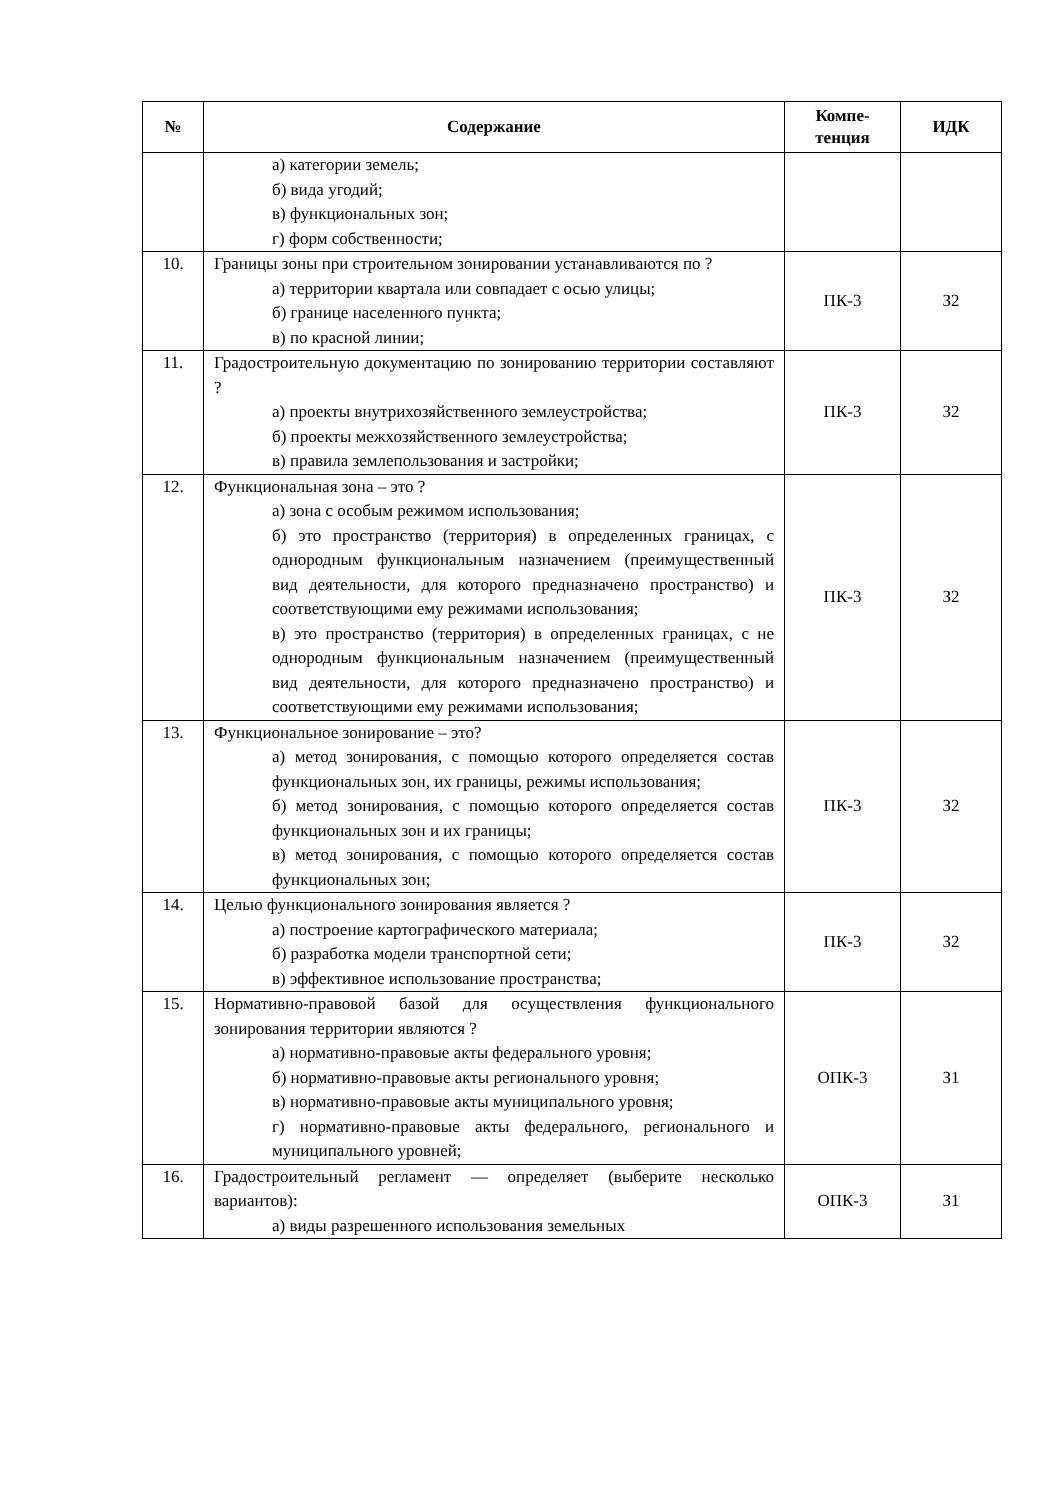| № | Содержание | Компе- тенция | ИДК |
| --- | --- | --- | --- |
| | а) категории земель; б) вида угодий; в) функциональных зон; г) форм собственности; | | |
| 10. | Границы зоны при строительном зонировании устанавливаются по ? а) территории квартала или совпадает с осью улицы; б) границе населенного пункта; в) по красной линии; | ПК-3 | З2 |
| 11. | Градостроительную документацию по зонированию территории составляют ? а) проекты внутрихозяйственного землеустройства; б) проекты межхозяйственного землеустройства; в) правила землепользования и застройки; | ПК-3 | З2 |
| 12. | Функциональная зона – это ? а) зона с особым режимом использования; б) это пространство (территория) в определенных границах, с однородным функциональным назначением (преимущественный вид деятельности, для которого предназначено пространство) и соответствующими ему режимами использования; в) это пространство (территория) в определенных границах, с не однородным функциональным назначением (преимущественный вид деятельности, для которого предназначено пространство) и соответствующими ему режимами использования; | ПК-3 | З2 |
| 13. | Функциональное зонирование – это? а) метод зонирования, с помощью которого определяется состав функциональных зон, их границы, режимы использования; б) метод зонирования, с помощью которого определяется состав функциональных зон и их границы; в) метод зонирования, с помощью которого определяется состав функциональных зон; | ПК-3 | З2 |
| 14. | Целью функционального зонирования является ? а) построение картографического материала; б) разработка модели транспортной сети; в) эффективное использование пространства; | ПК-3 | З2 |
| 15. | Нормативно-правовой базой для осуществления функционального зонирования территории являются ? а) нормативно-правовые акты федерального уровня; б) нормативно-правовые акты регионального уровня; в) нормативно-правовые акты муниципального уровня; г) нормативно-правовые акты федерального, регионального и муниципального уровней; | ОПК-3 | З1 |
| 16. | Градостроительный регламент — определяет (выберите несколько вариантов): а) виды разрешенного использования земельных | ОПК-3 | З1 |